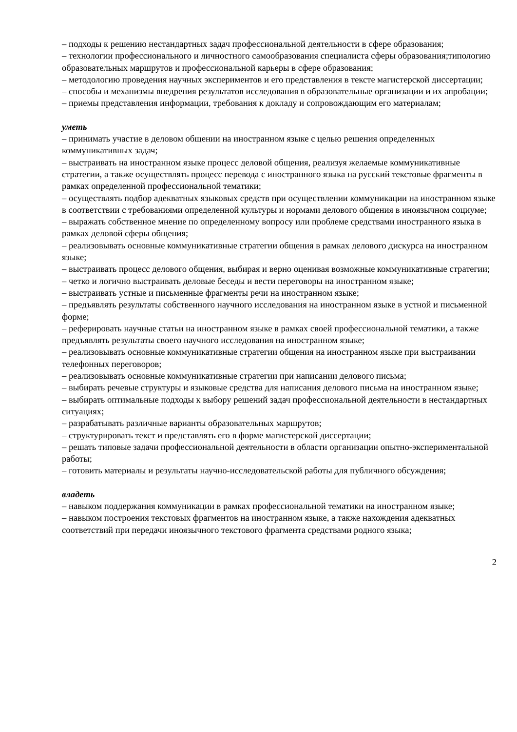– подходы к решению нестандартных задач профессиональной деятельности в сфере образования;
– технологии профессионального и личностного самообразования специалиста сферы образования;типологию образовательных маршрутов и профессиональной карьеры в сфере образования;
– методологию проведения научных экспериментов и его представления в тексте магистерской диссертации;
– способы и механизмы внедрения результатов исследования в образовательные организации и их апробации;
– приемы представления информации, требования к докладу и сопровождающим его материалам;
уметь
– принимать участие в деловом общении на иностранном языке с целью решения определенных коммуникативных задач;
– выстраивать на иностранном языке процесс деловой общения, реализуя желаемые коммуникативные стратегии, а также осуществлять процесс перевода с иностранного языка на русский текстовые фрагменты в рамках определенной профессиональной тематики;
– осуществлять подбор адекватных языковых средств при осуществлении коммуникации на иностранном языке в соответствии с требованиями определенной культуры и нормами делового общения в иноязычном социуме;
– выражать собственное мнение по определенному вопросу или проблеме средствами иностранного языка в рамках деловой сферы общения;
– реализовывать основные коммуникативные стратегии общения в рамках делового дискурса на иностранном языке;
– выстраивать процесс делового общения, выбирая и верно оценивая возможные коммуникативные стратегии;
– четко и логично выстраивать деловые беседы и вести переговоры на иностранном языке;
– выстраивать устные и письменные фрагменты речи на иностранном языке;
– предъявлять результаты собственного научного исследования на иностранном языке в устной и письменной форме;
– реферировать научные статьи на иностранном языке в рамках своей профессиональной тематики, а также предъявлять результаты своего научного исследования на иностранном языке;
– реализовывать основные коммуникативные стратегии общения на иностранном языке при выстраивании телефонных переговоров;
– реализовывать основные коммуникативные стратегии при написании делового письма;
– выбирать речевые структуры и языковые средства для написания делового письма на иностранном языке;
– выбирать оптимальные подходы к выбору решений задач профессиональной деятельности в нестандартных ситуациях;
– разрабатывать различные варианты образовательных маршрутов;
– структурировать текст и представлять его в форме магистерской диссертации;
– решать типовые задачи профессиональной деятельности в области организации опытно-экспериментальной работы;
– готовить материалы и результаты научно-исследовательской работы для публичного обсуждения;
владеть
– навыком поддержания коммуникации в рамках профессиональной тематики на иностранном языке;
– навыком построения текстовых фрагментов на иностранном языке, а также нахождения адекватных соответствий при передачи иноязычного текстового фрагмента средствами родного языка;
2